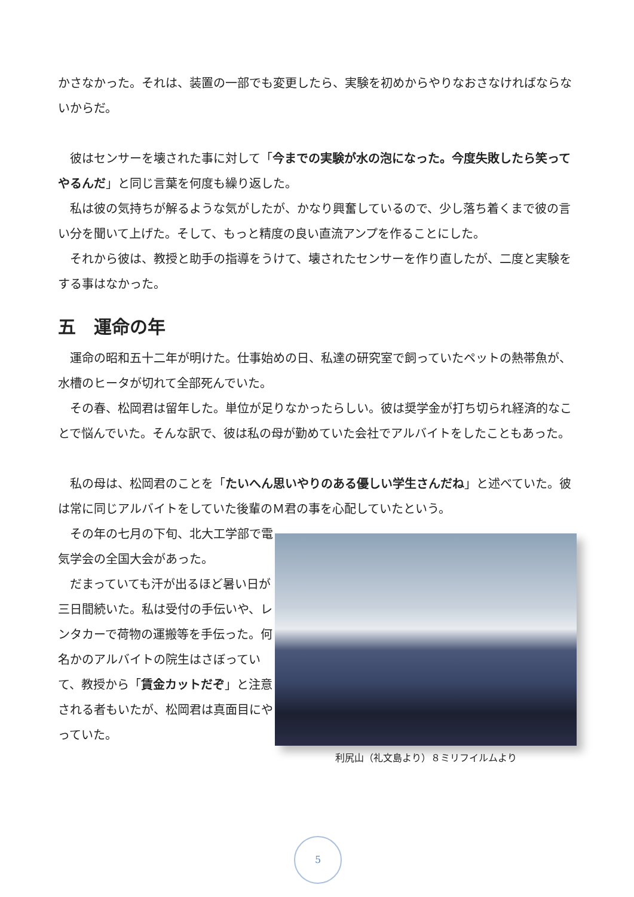かさなかった。それは、装置の一部でも変更したら、実験を初めからやりなおさなければならないからだ。
　彼はセンサーを壊された事に対して「今までの実験が水の泡になった。今度失敗したら笑ってやるんだ」と同じ言葉を何度も繰り返した。
　私は彼の気持ちが解るような気がしたが、かなり興奮しているので、少し落ち着くまで彼の言い分を聞いて上げた。そして、もっと精度の良い直流アンプを作ることにした。
　それから彼は、教授と助手の指導をうけて、壊されたセンサーを作り直したが、二度と実験をする事はなかった。
五　運命の年
　運命の昭和五十二年が明けた。仕事始めの日、私達の研究室で飼っていたペットの熱帯魚が、水槽のヒータが切れて全部死んでいた。
　その春、松岡君は留年した。単位が足りなかったらしい。彼は奨学金が打ち切られ経済的なことで悩んでいた。そんな訳で、彼は私の母が勤めていた会社でアルバイトをしたこともあった。
　私の母は、松岡君のことを「たいへん思いやりのある優しい学生さんだね」と述べていた。彼は常に同じアルバイトをしていた後輩のＭ君の事を心配していたという。
　その年の七月の下旬、北大工学部で電気学会の全国大会があった。
　だまっていても汗が出るほど暑い日が三日間続いた。私は受付の手伝いや、レンタカーで荷物の運搬等を手伝った。何名かのアルバイトの院生はさぼっていて、教授から「賃金カットだぞ」と注意される者もいたが、松岡君は真面目にやっていた。
利尻山（礼文島より）８ミリフイルムより
5